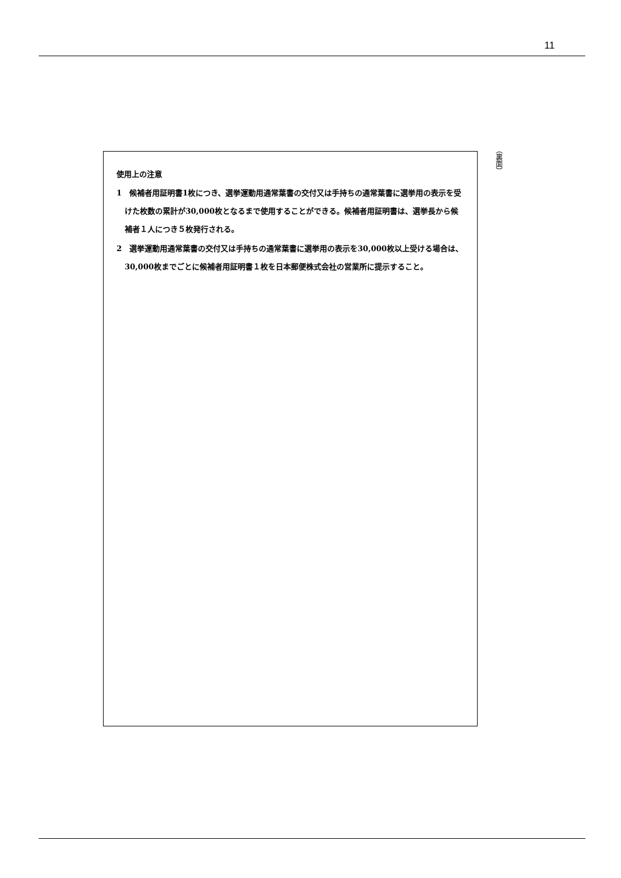11
（裏面）
使用上の注意
1　候補者用証明書1枚につき、選挙運動用通常葉書の交付又は手持ちの通常葉書に選挙用の表示を受けた枚数の累計が30,000枚となるまで使用することができる。候補者用証明書は、選挙長から候補者１人につき５枚発行される。
2　選挙運動用通常葉書の交付又は手持ちの通常葉書に選挙用の表示を30,000枚以上受ける場合は、30,000枚までごとに候補者用証明書１枚を日本郵便株式会社の営業所に提示すること。